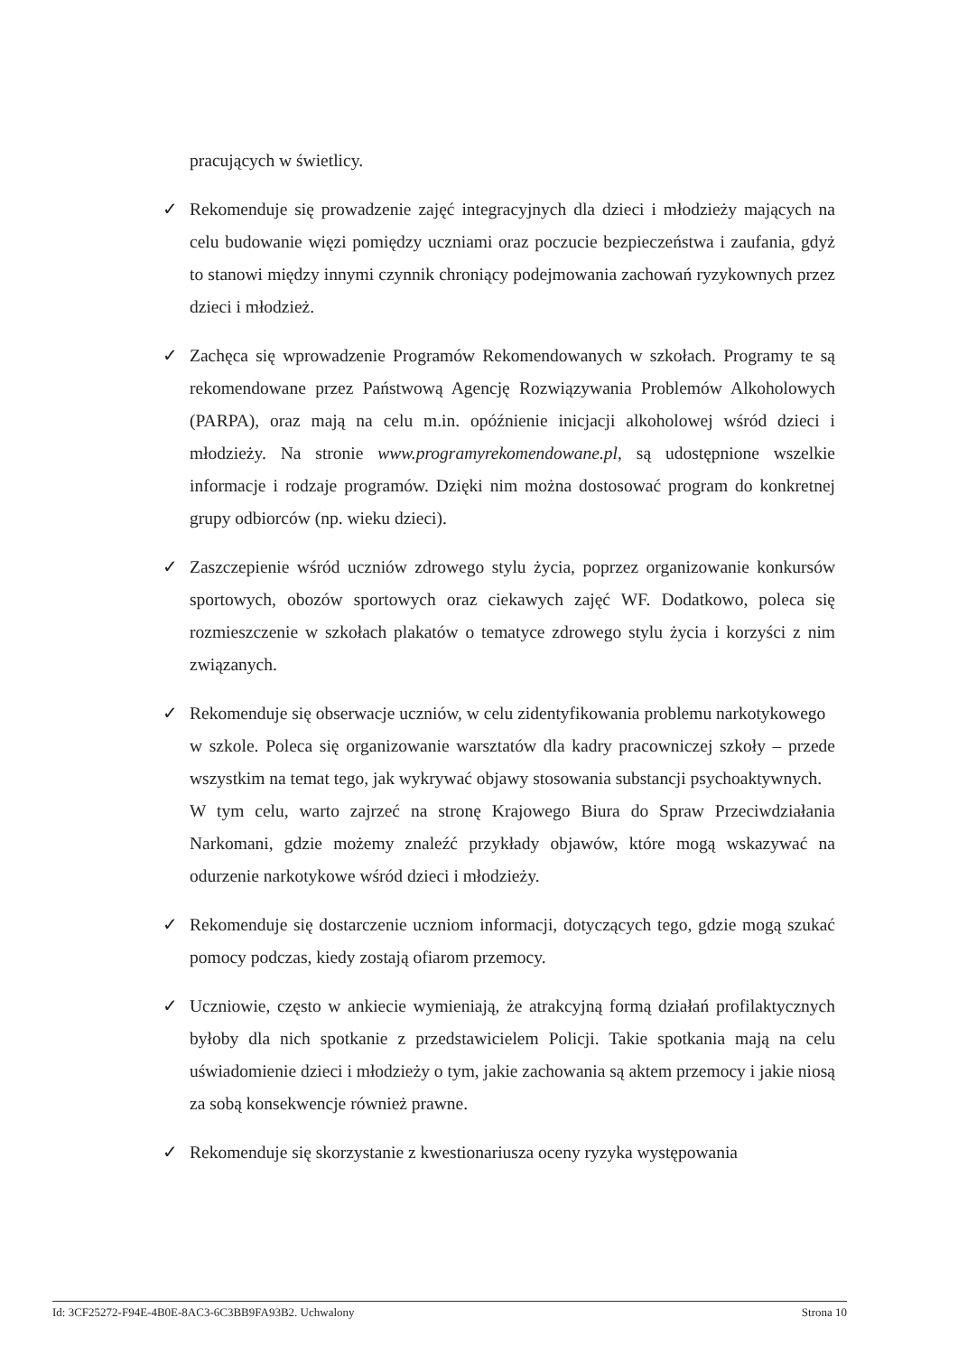pracujących w świetlicy.
✓ Rekomenduje się prowadzenie zajęć integracyjnych dla dzieci i młodzieży mających na celu budowanie więzi pomiędzy uczniami oraz poczucie bezpieczeństwa i zaufania, gdyż to stanowi między innymi czynnik chroniący podejmowania zachowań ryzykownych przez dzieci i młodzież.
✓ Zachęca się wprowadzenie Programów Rekomendowanych w szkołach. Programy te są rekomendowane przez Państwową Agencję Rozwiązywania Problemów Alkoholowych (PARPA), oraz mają na celu m.in. opóźnienie inicjacji alkoholowej wśród dzieci i młodzieży. Na stronie www.programyrekomendowane.pl, są udostępnione wszelkie informacje i rodzaje programów. Dzięki nim można dostosować program do konkretnej grupy odbiorców (np. wieku dzieci).
✓ Zaszczepienie wśród uczniów zdrowego stylu życia, poprzez organizowanie konkursów sportowych, obozów sportowych oraz ciekawych zajęć WF. Dodatkowo, poleca się rozmieszczenie w szkołach plakatów o tematyce zdrowego stylu życia i korzyści z nim związanych.
✓ Rekomenduje się obserwacje uczniów, w celu zidentyfikowania problemu narkotykowego
w szkole. Poleca się organizowanie warsztatów dla kadry pracowniczej szkoły – przede wszystkim na temat tego, jak wykrywać objawy stosowania substancji psychoaktywnych.
W tym celu, warto zajrzeć na stronę Krajowego Biura do Spraw Przeciwdziałania Narkomani, gdzie możemy znaleźć przykłady objawów, które mogą wskazywać na odurzenie narkotykowe wśród dzieci i młodzieży.
✓ Rekomenduje się dostarczenie uczniom informacji, dotyczących tego, gdzie mogą szukać pomocy podczas, kiedy zostają ofiarom przemocy.
✓ Uczniowie, często w ankiecie wymieniają, że atrakcyjną formą działań profilaktycznych byłoby dla nich spotkanie z przedstawicielem Policji. Takie spotkania mają na celu uświadomienie dzieci i młodzieży o tym, jakie zachowania są aktem przemocy i jakie niosą za sobą konsekwencje również prawne.
✓ Rekomenduje się skorzystanie z kwestionariusza oceny ryzyka występowania
Id: 3CF25272-F94E-4B0E-8AC3-6C3BB9FA93B2. Uchwalony Strona 10